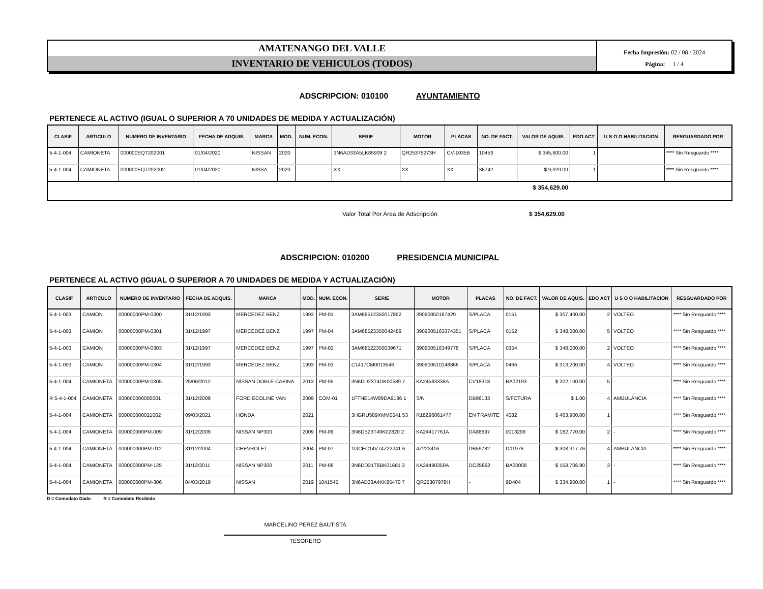AMATENANGO DEL VALLE
INVENTARIO DE VEHICULOS (TODOS)
Fecha Impresión: 02 / 08 / 2024
Página: 1 / 4
ADSCRIPCION: 010100 AYUNTAMIENTO
PERTENECE AL ACTIVO (IGUAL O SUPERIOR A 70 UNIDADES DE MEDIDA Y ACTUALIZACIÓN)
| CLASIF | ARTICULO | NUMERO DE INVENTARIO | FECHA DE ADQUIS. | MARCA | MOD. | NUM. ECON. | SERIE | MOTOR | PLACAS | NO. DE FACT. | VALOR DE AQUIS. | EDO ACT | U S O O HABILITACION | RESGUARDADO POR |
| --- | --- | --- | --- | --- | --- | --- | --- | --- | --- | --- | --- | --- | --- | --- |
| 5-4-1-004 | CAMIONETA | 000000EQT202001 | 01/04/2020 | NISSAN | 2020 | | 3N6AD33A5LK85909 2 | QR25375273H | CV-1035B | 10453 | $ 345,600.00 | 1 | | **** Sin Resguardo **** |
| 5-4-1-004 | CAMIONETA | 000000EQT202002 | 01/04/2020 | NISSA | 2020 | | XX | XX | XX | 36742 | $ 9,029.00 | 1 | | **** Sin Resguardo **** |
| $ 354,629.00 | | | | | | | | | | | | | | |
Valor Total Por Area de Adscripción $ 354,629.00
ADSCRIPCION: 010200 PRESIDENCIA MUNICIPAL
PERTENECE AL ACTIVO (IGUAL O SUPERIOR A 70 UNIDADES DE MEDIDA Y ACTUALIZACIÓN)
| CLASIF | ARTICULO | NUMERO DE INVENTARIO | FECHA DE ADQUIS. | MARCA | MOD. | NUM. ECON. | SERIE | MOTOR | PLACAS | NO. DE FACT. | VALOR DE AQUIS. | EDO ACT | U S O O HABILITACION | RESGUARDADO POR |
| --- | --- | --- | --- | --- | --- | --- | --- | --- | --- | --- | --- | --- | --- | --- |
| 5-4-1-003 | CAMION | 00000000PM-0300 | 31/12/1993 | MERCEDEZ BENZ | 1993 | PM-01 | 3AM68512350017852 | 39090050167429 | S/PLACA | 0151 | $ 307,400.00 | 2 | VOLTEO | **** Sin Resguardo **** |
| 5-4-1-003 | CAMION | 00000000PM-0301 | 31/12/1997 | MERCEDEZ BENZ | 1997 | PM-04 | 3AM68523350042489 | 3909005163374351 | S/PLACA | 0152 | $ 348,000.00 | 5 | VOLTEO | **** Sin Resguardo **** |
| 5-4-1-003 | CAMION | 00000000PM-0303 | 31/12/1997 | MERCEDEZ BENZ | 1997 | PM-02 | 3AM68522350039671 | 390900516349778 | S/PLACA | 0354 | $ 348,000.00 | 2 | VOLTEO | **** Sin Resguardo **** |
| 5-4-1-003 | CAMION | 00000000PM-0304 | 31/12/1993 | MERCEDEZ BENZ | 1993 | PM-03 | C1417CM0013546 | 390900510148866 | S/PLACA | 0466 | $ 313,200.00 | 4 | VOLTEO | **** Sin Resguardo **** |
| 5-4-1-004 | CAMIONETA | 00000000PM-0305 | 25/06/2012 | NISSAN DOBLE CABINA | 2013 | PM-05 | 3N6DD23T4DK00589 7 | KA24583338A | CV18318 | BA02193 | $ 202,100.00 | 5 | - | **** Sin Resguardo **** |
| R 5-4-1-004 | CAMIONETA | 000000000000001 | 31/12/2009 | FORD ECOLINE VAN | 2009 | COM-01 | 1FTNE14W89DA9186 1 | S/N | DB96133 | S/FCTURA | $ 1.00 | 4 | AMBULANCIA | **** Sin Resguardo **** |
| 5-4-1-004 | CAMIONETA | 000000000021002 | 09/03/2021 | HONDA | 2021 | | 3HGRU589XMM0041 53 | R18Z96061477 | EN TRAMITE | 4082 | $ 463,900.00 | 1 | | **** Sin Resguardo **** |
| 5-4-1-004 | CAMIONETA | 000000000PM-009 | 31/12/2009 | NISSAN NP300 | 2009 | PM-09 | 3N6DB23T49K02820 2 | KA24417761A | DA88697 | 0013299 | $ 182,770.00 | 2 | - | **** Sin Resguardo **** |
| 5-4-1-004 | CAMIONETA | 000000000PM-012 | 31/12/2004 | CHEVROLET | 2004 | PM-07 | 1GCEC14V74Z22241 6 | 4Z222416 | DB59782 | D01976 | $ 308,317.76 | 4 | AMBULANCIA | **** Sin Resguardo **** |
| 5-4-1-004 | CAMIONETA | 000000000PM-125 | 31/12/2011 | NISSAN NP300 | 2011 | PM-06 | 3N6DD21T8BK01661 3 | KA24490350A | DC25892 | BA00008 | $ 158,706.90 | 3 | - | **** Sin Resguardo **** |
| 5-4-1-004 | CAMIONETA | 000000000PM-306 | 04/03/2019 | NISSAN | 2019 | 1041545 | 3N6AD33A4KK85470 7 | QR25307978H | - | 9D404 | $ 334,900.00 | 1 | - | **** Sin Resguardo **** |
D = Comodato Dado R = Comodato Recibido
MARCELINO PEREZ BAUTISTA
TESORERO